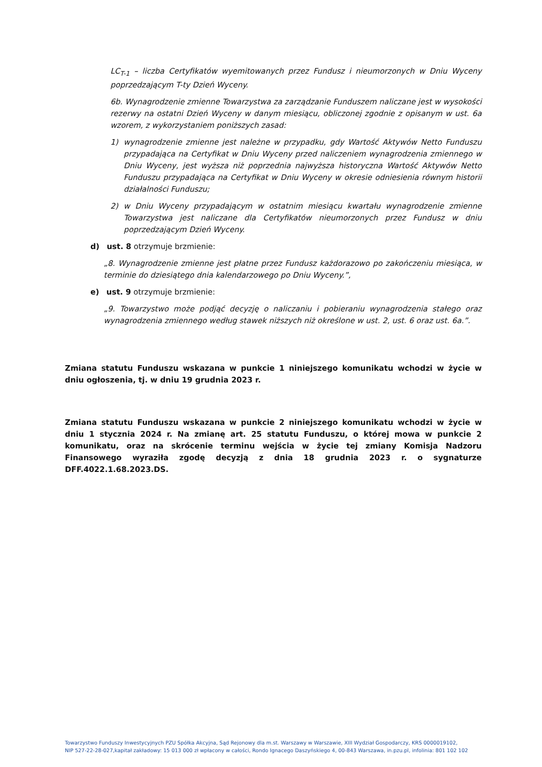LC<sub>T-1</sub> – liczba Certyfikatów wyemitowanych przez Fundusz i nieumorzonych w Dniu Wyceny poprzedzającym T-ty Dzień Wyceny.
6b. Wynagrodzenie zmienne Towarzystwa za zarządzanie Funduszem naliczane jest w wysokości rezerwy na ostatni Dzień Wyceny w danym miesiącu, obliczonej zgodnie z opisanym w ust. 6a wzorem, z wykorzystaniem poniższych zasad:
1) wynagrodzenie zmienne jest należne w przypadku, gdy Wartość Aktywów Netto Funduszu przypadająca na Certyfikat w Dniu Wyceny przed naliczeniem wynagrodzenia zmiennego w Dniu Wyceny, jest wyższa niż poprzednia najwyższa historyczna Wartość Aktywów Netto Funduszu przypadająca na Certyfikat w Dniu Wyceny w okresie odniesienia równym historii działalności Funduszu;
2) w Dniu Wyceny przypadającym w ostatnim miesiącu kwartału wynagrodzenie zmienne Towarzystwa jest naliczane dla Certyfikatów nieumorzonych przez Fundusz w dniu poprzedzającym Dzień Wyceny.
d) ust. 8 otrzymuje brzmienie:
„8. Wynagrodzenie zmienne jest płatne przez Fundusz każdorazowo po zakończeniu miesiąca, w terminie do dziesiątego dnia kalendarzowego po Dniu Wyceny.”,
e) ust. 9 otrzymuje brzmienie:
„9. Towarzystwo może podjąć decyzję o naliczaniu i pobieraniu wynagrodzenia stałego oraz wynagrodzenia zmiennego według stawek niższych niż określone w ust. 2, ust. 6 oraz ust. 6a.”.
Zmiana statutu Funduszu wskazana w punkcie 1 niniejszego komunikatu wchodzi w życie w dniu ogłoszenia, tj. w dniu 19 grudnia 2023 r.
Zmiana statutu Funduszu wskazana w punkcie 2 niniejszego komunikatu wchodzi w życie w dniu 1 stycznia 2024 r. Na zmianę art. 25 statutu Funduszu, o której mowa w punkcie 2 komunikatu, oraz na skrócenie terminu wejścia w życie tej zmiany Komisja Nadzoru Finansowego wyraziła zgodę decyzją z dnia 18 grudnia 2023 r. o sygnaturze DFF.4022.1.68.2023.DS.
Towarzystwo Funduszy Inwestycyjnych PZU Spółka Akcyjna, Sąd Rejonowy dla m.st. Warszawy w Warszawie, XIII Wydział Gospodarczy, KRS 0000019102,
NIP 527-22-28-027,kapitał zakładowy: 15 013 000 zł wpłacony w całości, Rondo Ignacego Daszyńskiego 4, 00-843 Warszawa, in.pzu.pl, infolinia: 801 102 102